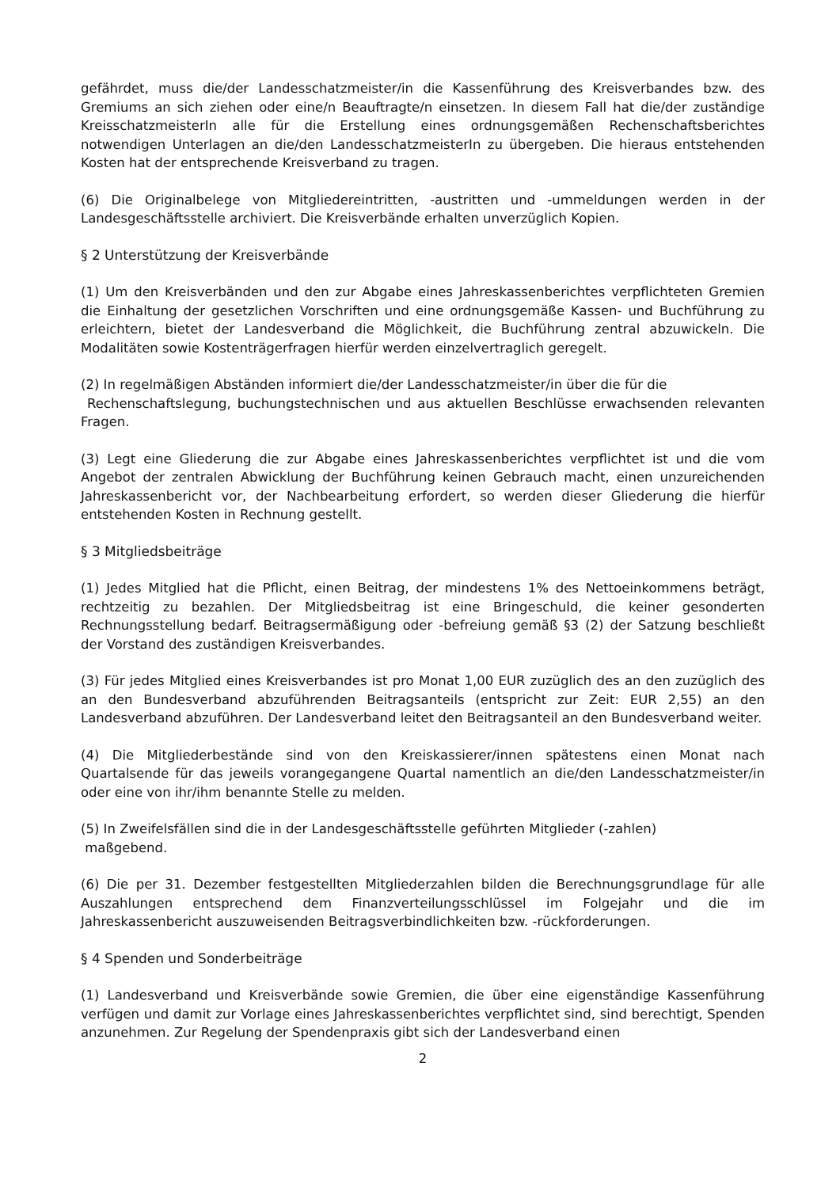gefährdet, muss die/der Landesschatzmeister/in die Kassenführung des Kreisverbandes bzw. des Gremiums an sich ziehen oder eine/n Beauftragte/n einsetzen. In diesem Fall hat die/der zuständige KreisschatzmeisterIn alle für die Erstellung eines ordnungsgemäßen Rechenschaftsberichtes notwendigen Unterlagen an die/den LandesschatzmeisterIn zu übergeben. Die hieraus entstehenden Kosten hat der entsprechende Kreisverband zu tragen.
(6) Die Originalbelege von Mitgliedereintritten, -austritten und -ummeldungen werden in der Landesgeschäftsstelle archiviert. Die Kreisverbände erhalten unverzüglich Kopien.
§ 2 Unterstützung der Kreisverbände
(1) Um den Kreisverbänden und den zur Abgabe eines Jahreskassenberichtes verpflichteten Gremien die Einhaltung der gesetzlichen Vorschriften und eine ordnungsgemäße Kassen- und Buchführung zu erleichtern, bietet der Landesverband die Möglichkeit, die Buchführung zentral abzuwickeln. Die Modalitäten sowie Kostenträgerfragen hierfür werden einzelvertraglich geregelt.
(2) In regelmäßigen Abständen informiert die/der Landesschatzmeister/in über die für die
Rechenschaftslegung, buchungstechnischen und aus aktuellen Beschlüsse erwachsenden relevanten Fragen.
(3) Legt eine Gliederung die zur Abgabe eines Jahreskassenberichtes verpflichtet ist und die vom Angebot der zentralen Abwicklung der Buchführung keinen Gebrauch macht, einen unzureichenden Jahreskassenbericht vor, der Nachbearbeitung erfordert, so werden dieser Gliederung die hierfür entstehenden Kosten in Rechnung gestellt.
§ 3 Mitgliedsbeiträge
(1) Jedes Mitglied hat die Pflicht, einen Beitrag, der mindestens 1% des Nettoeinkommens beträgt, rechtzeitig zu bezahlen. Der Mitgliedsbeitrag ist eine Bringeschuld, die keiner gesonderten Rechnungsstellung bedarf. Beitragsermäßigung oder -befreiung gemäß §3 (2) der Satzung beschließt der Vorstand des zuständigen Kreisverbandes.
(3) Für jedes Mitglied eines Kreisverbandes ist pro Monat 1,00 EUR zuzüglich des an den zuzüglich des an den Bundesverband abzuführenden Beitragsanteils (entspricht zur Zeit: EUR 2,55) an den Landesverband abzuführen. Der Landesverband leitet den Beitragsanteil an den Bundesverband weiter.
(4) Die Mitgliederbestände sind von den Kreiskassierer/innen spätestens einen Monat nach Quartalsende für das jeweils vorangegangene Quartal namentlich an die/den Landesschatzmeister/in oder eine von ihr/ihm benannte Stelle zu melden.
(5) In Zweifelsfällen sind die in der Landesgeschäftsstelle geführten Mitglieder (-zahlen)
maßgebend.
(6) Die per 31. Dezember festgestellten Mitgliederzahlen bilden die Berechnungsgrundlage für alle Auszahlungen entsprechend dem Finanzverteilungsschlüssel im Folgejahr und die im Jahreskassenbericht auszuweisenden Beitragsverbindlichkeiten bzw. -rückforderungen.
§ 4 Spenden und Sonderbeiträge
(1) Landesverband und Kreisverbände sowie Gremien, die über eine eigenständige Kassenführung verfügen und damit zur Vorlage eines Jahreskassenberichtes verpflichtet sind, sind berechtigt, Spenden anzunehmen. Zur Regelung der Spendenpraxis gibt sich der Landesverband einen
2